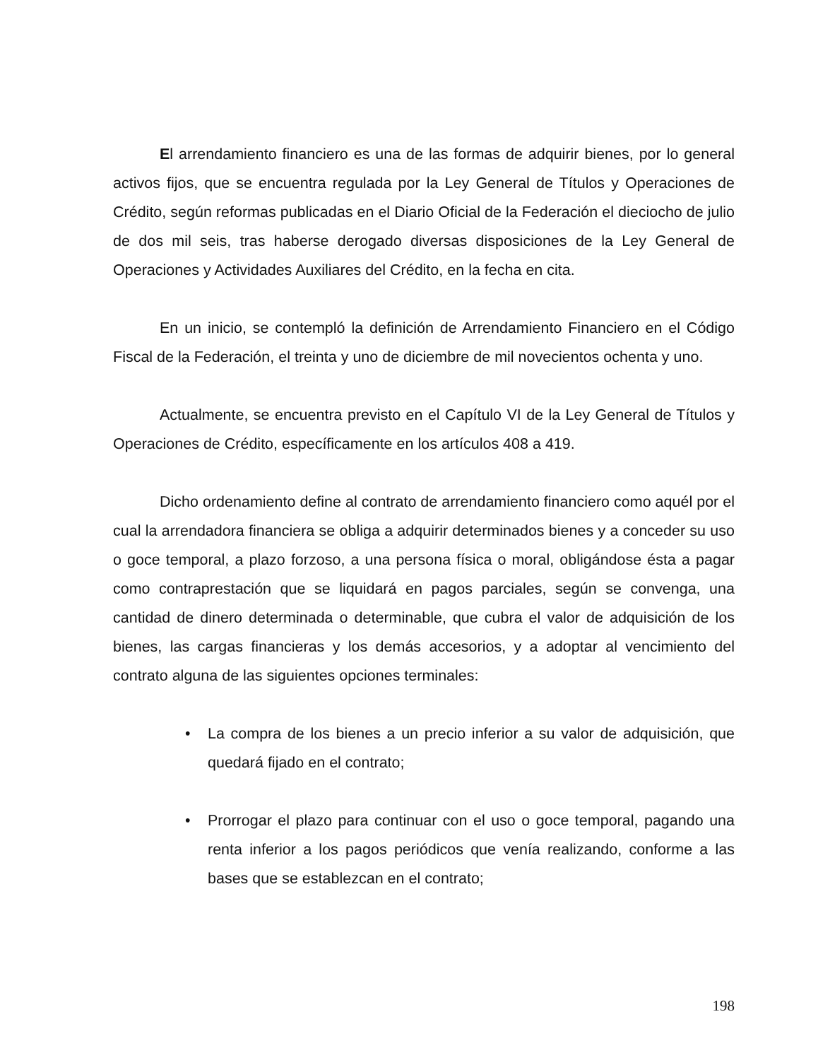El arrendamiento financiero es una de las formas de adquirir bienes, por lo general activos fijos, que se encuentra regulada por la Ley General de Títulos y Operaciones de Crédito, según reformas publicadas en el Diario Oficial de la Federación el dieciocho de julio de dos mil seis, tras haberse derogado diversas disposiciones de la Ley General de Operaciones y Actividades Auxiliares del Crédito, en la fecha en cita.
En un inicio, se contempló la definición de Arrendamiento Financiero en el Código Fiscal de la Federación, el treinta y uno de diciembre de mil novecientos ochenta y uno.
Actualmente, se encuentra previsto en el Capítulo VI de la Ley General de Títulos y Operaciones de Crédito, específicamente en los artículos 408 a 419.
Dicho ordenamiento define al contrato de arrendamiento financiero como aquél por el cual la arrendadora financiera se obliga a adquirir determinados bienes y a conceder su uso o goce temporal, a plazo forzoso, a una persona física o moral, obligándose ésta a pagar como contraprestación que se liquidará en pagos parciales, según se convenga, una cantidad de dinero determinada o determinable, que cubra el valor de adquisición de los bienes, las cargas financieras y los demás accesorios, y a adoptar al vencimiento del contrato alguna de las siguientes opciones terminales:
• La compra de los bienes a un precio inferior a su valor de adquisición, que quedará fijado en el contrato;
• Prorrogar el plazo para continuar con el uso o goce temporal, pagando una renta inferior a los pagos periódicos que venía realizando, conforme a las bases que se establezcan en el contrato;
198